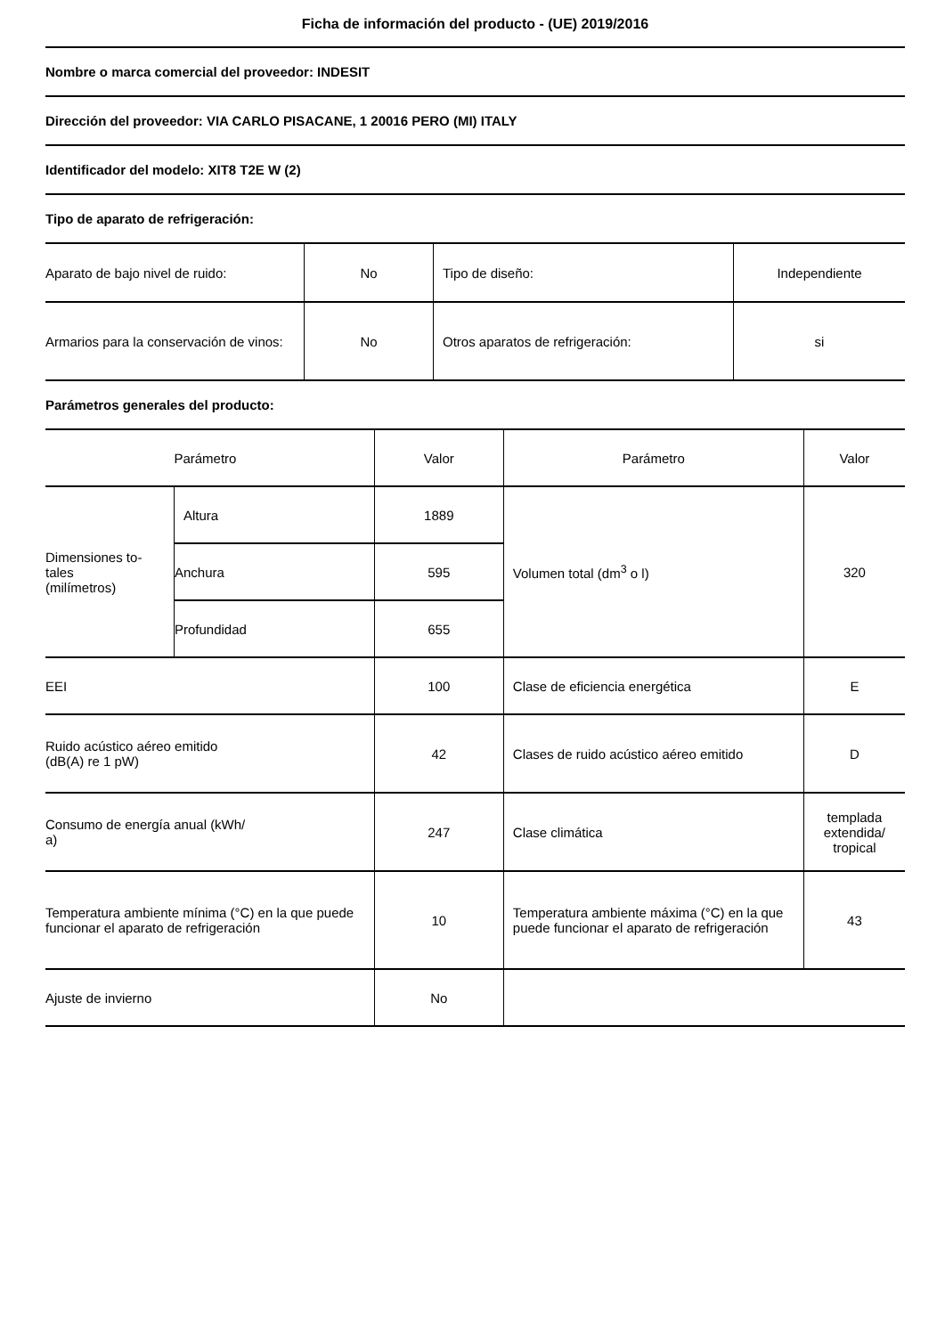Ficha de información del producto - (UE) 2019/2016
Nombre o marca comercial del proveedor: INDESIT
Dirección del proveedor: VIA CARLO PISACANE, 1 20016 PERO (MI) ITALY
Identificador del modelo: XIT8 T2E W (2)
Tipo de aparato de refrigeración:
| Aparato de bajo nivel de ruido: | No | Tipo de diseño: | Independiente |
| Armarios para la conservación de vinos: | No | Otros aparatos de refrigeración: | si |
Parámetros generales del producto:
| Parámetro | | Valor | Parámetro | Valor |
| Dimensiones to- tales (milímetros) | Altura | 1889 | Volumen total (dm<sup>3</sup> o l) | 320 |
| | Anchura | 595 | | |
| | Profundidad | 655 | | |
| EEI | | 100 | Clase de eficiencia energética | E |
| Ruido acústico aéreo emitido (dB(A) re 1 pW) | | 42 | Clases de ruido acústico aéreo emitido | D |
| Consumo de energía anual (kWh/ a) | | 247 | Clase climática | templada extendida/ tropical |
| Temperatura ambiente mínima (°C) en la que puede funcionar el aparato de refrigeración | | 10 | Temperatura ambiente máxima (°C) en la que puede funcionar el aparato de refrigeración | 43 |
| Ajuste de invierno | | No | | |